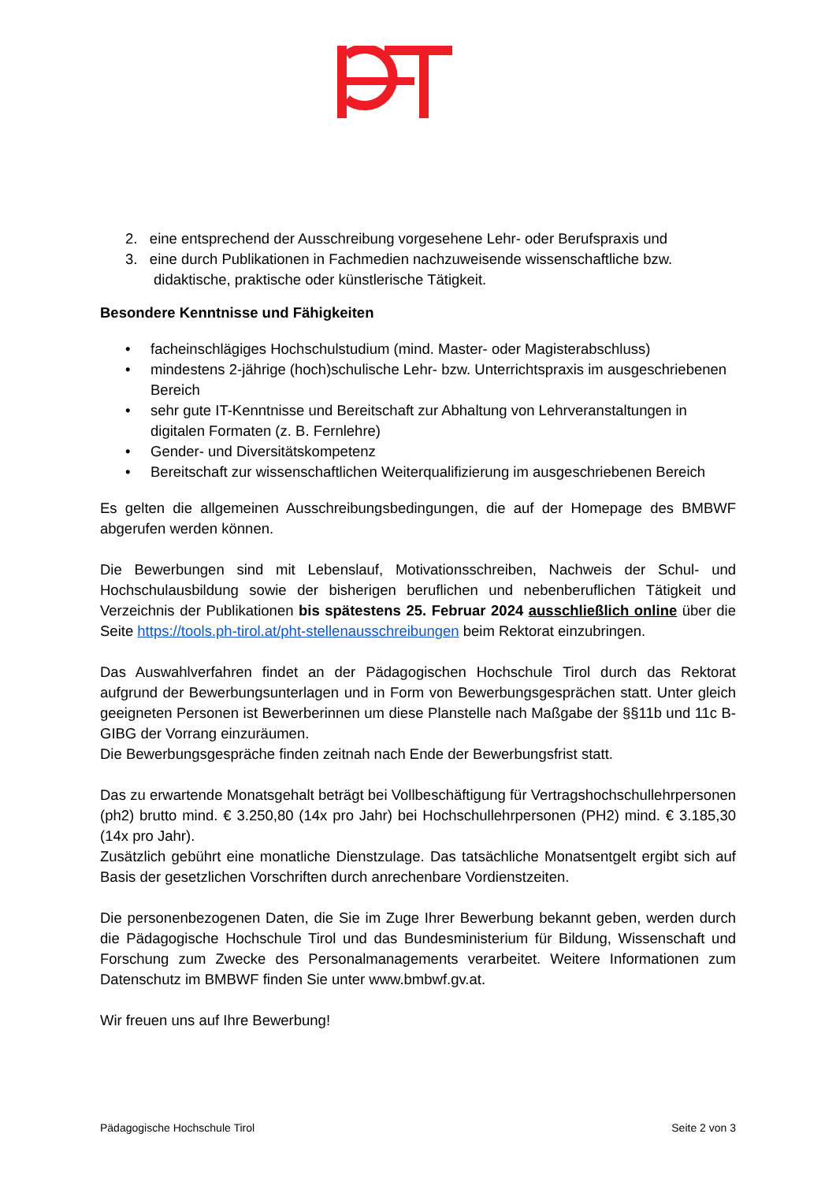2. eine entsprechend der Ausschreibung vorgesehene Lehr- oder Berufspraxis und
3. eine durch Publikationen in Fachmedien nachzuweisende wissenschaftliche bzw.
didaktische, praktische oder künstlerische Tätigkeit.
Besondere Kenntnisse und Fähigkeiten
• facheinschlägiges Hochschulstudium (mind. Master- oder Magisterabschluss)
• mindestens 2-jährige (hoch)schulische Lehr- bzw. Unterrichtspraxis im ausgeschriebenen Bereich
• sehr gute IT-Kenntnisse und Bereitschaft zur Abhaltung von Lehrveranstaltungen in digitalen Formaten (z. B. Fernlehre)
• Gender- und Diversitätskompetenz
• Bereitschaft zur wissenschaftlichen Weiterqualifizierung im ausgeschriebenen Bereich
Es gelten die allgemeinen Ausschreibungsbedingungen, die auf der Homepage des BMBWF abgerufen werden können.
Die Bewerbungen sind mit Lebenslauf, Motivationsschreiben, Nachweis der Schul- und Hochschulausbildung sowie der bisherigen beruflichen und nebenberuflichen Tätigkeit und Verzeichnis der Publikationen bis spätestens 25. Februar 2024 ausschließlich online über die Seite https://tools.ph-tirol.at/pht-stellenausschreibungen beim Rektorat einzubringen.
Das Auswahlverfahren findet an der Pädagogischen Hochschule Tirol durch das Rektorat aufgrund der Bewerbungsunterlagen und in Form von Bewerbungsgesprächen statt. Unter gleich geeigneten Personen ist Bewerberinnen um diese Planstelle nach Maßgabe der §§11b und 11c B-GIBG der Vorrang einzuräumen.
Die Bewerbungsgespräche finden zeitnah nach Ende der Bewerbungsfrist statt.
Das zu erwartende Monatsgehalt beträgt bei Vollbeschäftigung für Vertragshochschullehrpersonen (ph2) brutto mind. € 3.250,80 (14x pro Jahr) bei Hochschullehrpersonen (PH2) mind. € 3.185,30 (14x pro Jahr).
Zusätzlich gebührt eine monatliche Dienstzulage. Das tatsächliche Monatsentgelt ergibt sich auf Basis der gesetzlichen Vorschriften durch anrechenbare Vordienstzeiten.
Die personenbezogenen Daten, die Sie im Zuge Ihrer Bewerbung bekannt geben, werden durch die Pädagogische Hochschule Tirol und das Bundesministerium für Bildung, Wissenschaft und Forschung zum Zwecke des Personalmanagements verarbeitet. Weitere Informationen zum Datenschutz im BMBWF finden Sie unter www.bmbwf.gv.at.
Wir freuen uns auf Ihre Bewerbung!
Pädagogische Hochschule Tirol Seite 2 von 3